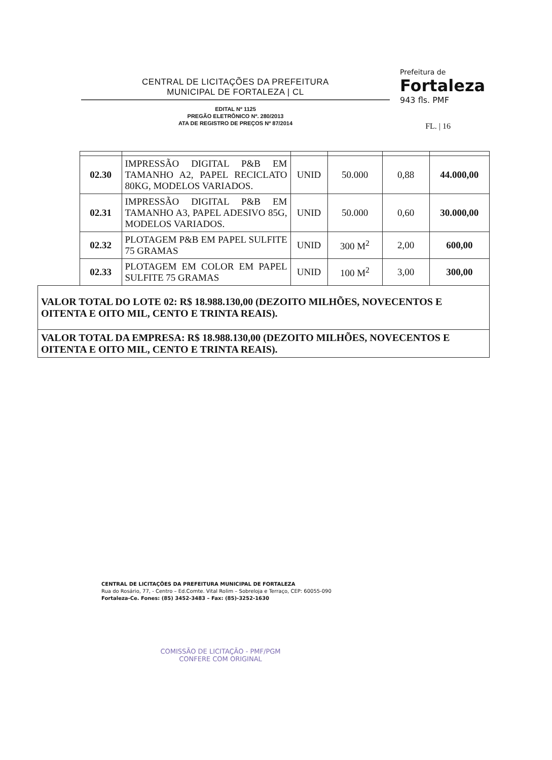CENTRAL DE LICITAÇÕES DA PREFEITURA
MUNICIPAL DE FORTALEZA | CL
EDITAL Nº 1125
PREGÃO ELETRÔNICO Nº. 280/2013
ATA DE REGISTRO DE PREÇOS Nº 87/2014
Prefeitura de
Fortaleza
943 fls. PMF
FL. | 16
| | 02.30 | IMPRESSÃO DIGITAL P&B EM TAMANHO A2, PAPEL RECICLATO 80KG, MODELOS VARIADOS. | UNID | 50.000 | 0,88 | 44.000,00 |
| | 02.31 | IMPRESSÃO DIGITAL P&B EM TAMANHO A3, PAPEL ADESIVO 85G, MODELOS VARIADOS. | UNID | 50.000 | 0,60 | 30.000,00 |
| | 02.32 | PLOTAGEM P&B EM PAPEL SULFITE 75 GRAMAS | UNID | 300 M<sup>2</sup> | 2,00 | 600,00 |
| | 02.33 | PLOTAGEM EM COLOR EM PAPEL SULFITE 75 GRAMAS | UNID | 100 M<sup>2</sup> | 3,00 | 300,00 |
| VALOR TOTAL DO LOTE 02: R$ 18.988.130,00 (DEZOITO MILHÕES, NOVECENTOS E OITENTA E OITO MIL, CENTO E TRINTA REAIS). | | | | | | |
| VALOR TOTAL DA EMPRESA: R$ 18.988.130,00 (DEZOITO MILHÕES, NOVECENTOS E OITENTA E OITO MIL, CENTO E TRINTA REAIS). | | | | | | |
CENTRAL DE LICITAÇÕES DA PREFEITURA MUNICIPAL DE FORTALEZA
Rua do Rosário, 77, - Centro – Ed.Comte. Vital Rolim – Sobreloja e Terraço, CEP: 60055-090
Fortaleza-Ce. Fones: (85) 3452-3483 – Fax: (85)-3252-1630
COMISSÃO DE LICITAÇÃO - PMF/PGM
CONFERE COM ORIGINAL